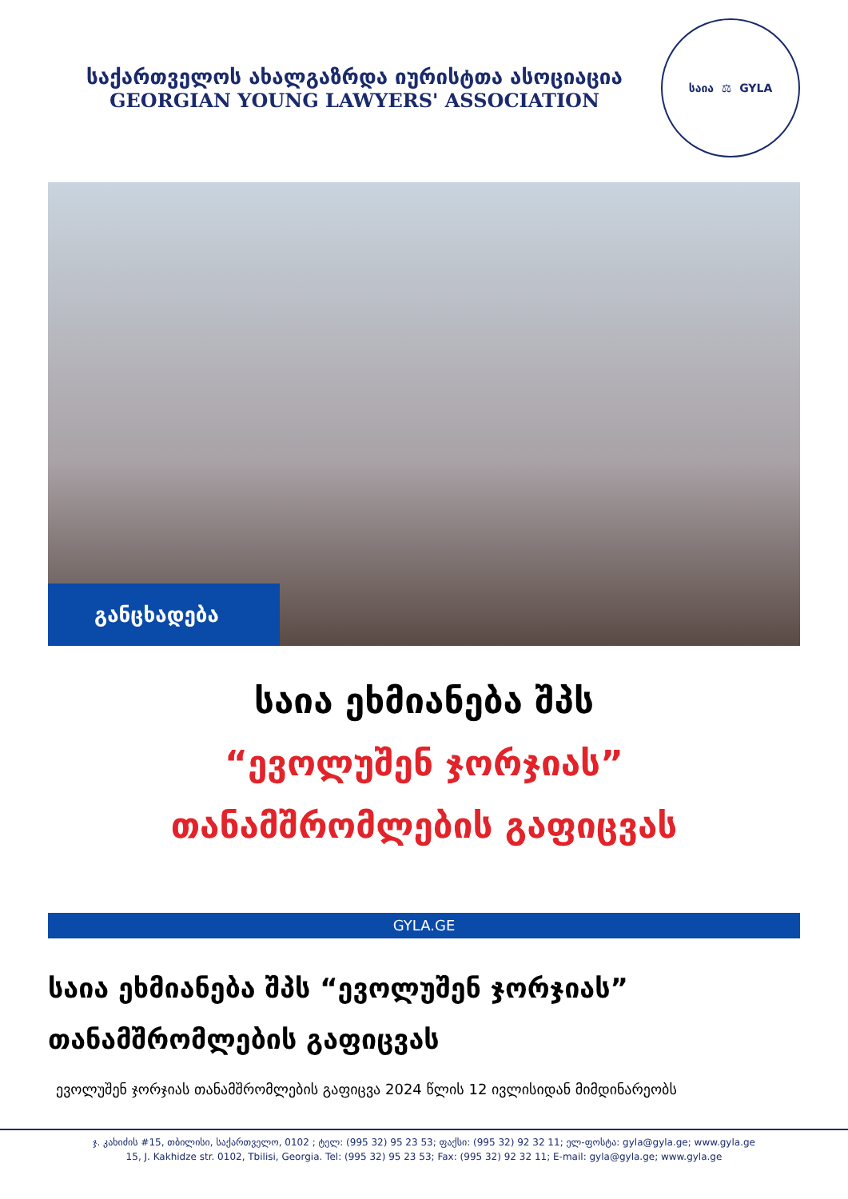საქართველოს ახალგაზრდა იურისტთა ასოციაცია
GEORGIAN YOUNG LAWYERS' ASSOCIATION
საია ⚖ GYLA
განცხადება
საია ეხმიანება შპს
“ევოლუშენ ჯორჯიას”
თანამშრომლების გაფიცვას
GYLA.GE
საია ეხმიანება შპს “ევოლუშენ ჯორჯიას” თანამშრომლების გაფიცვას
ევოლუშენ ჯორჯიას თანამშრომლების გაფიცვა 2024 წლის 12 ივლისიდან მიმდინარეობს
ჯ. კახიძის #15, თბილისი, საქართველო, 0102 ; ტელ: (995 32) 95 23 53; ფაქსი: (995 32) 92 32 11; ელ-ფოსტა: gyla@gyla.ge; www.gyla.ge
15, J. Kakhidze str. 0102, Tbilisi, Georgia. Tel: (995 32) 95 23 53; Fax: (995 32) 92 32 11; E-mail: gyla@gyla.ge; www.gyla.ge